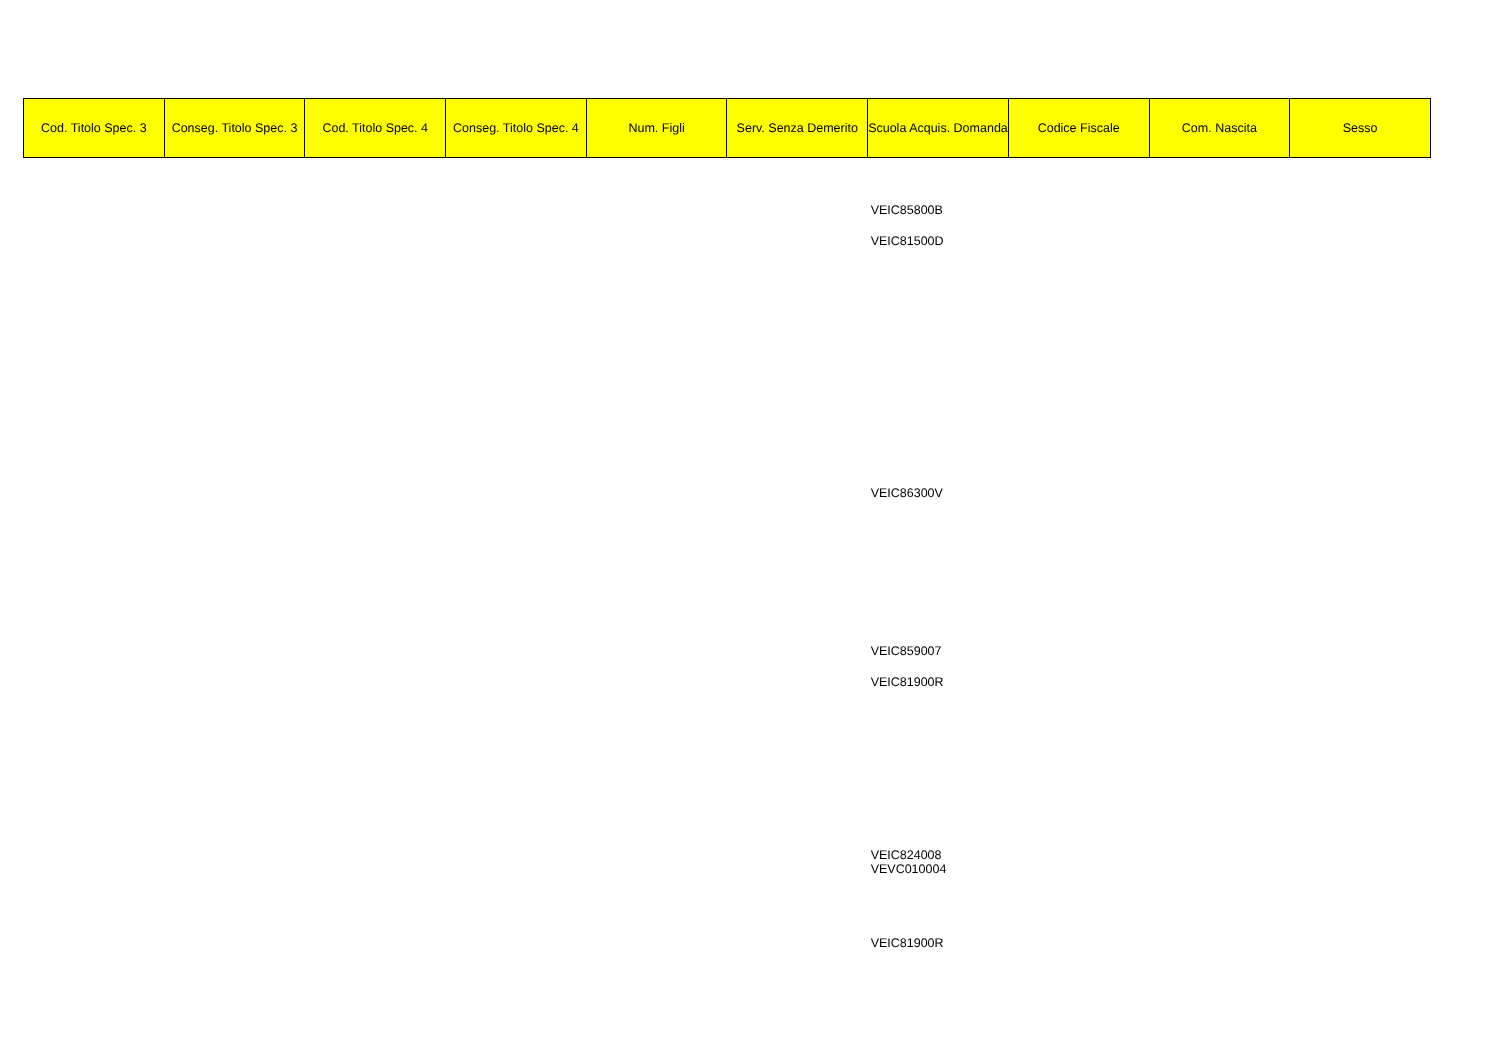| Cod. Titolo Spec. 3 | Conseg. Titolo Spec. 3 | Cod. Titolo Spec. 4 | Conseg. Titolo Spec. 4 | Num. Figli | Serv. Senza Demerito | Scuola Acquis. Domanda | Codice Fiscale | Com. Nascita | Sesso |
| --- | --- | --- | --- | --- | --- | --- | --- | --- | --- |
| | | | | | | VEIC85800B | | | |
| | | | | | | VEIC81500D | | | |
| | | | | | | VEIC86300V | | | |
| | | | | | | VEIC859007 | | | |
| | | | | | | VEIC81900R | | | |
| | | | | | | VEIC824008 VEVC010004 | | | |
| | | | | | | VEIC81900R | | | |